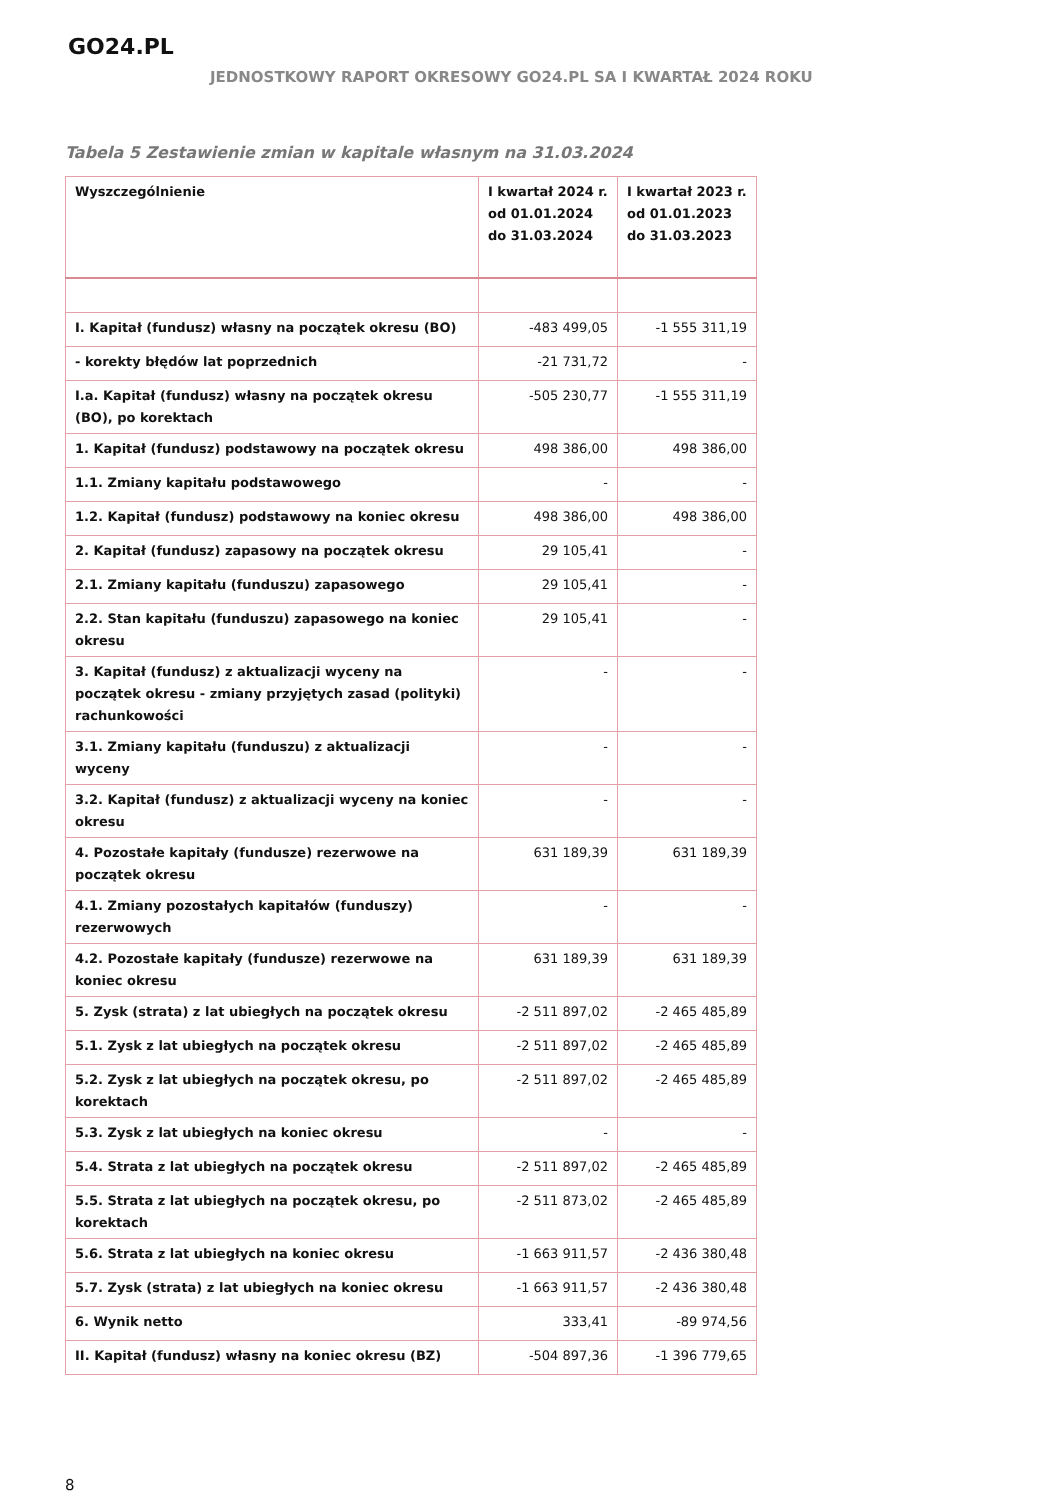GO24.PL
JEDNOSTKOWY RAPORT OKRESOWY GO24.PL SA I KWARTAŁ 2024 ROKU
Tabela 5 Zestawienie zmian w kapitale własnym na 31.03.2024
| Wyszczególnienie | I kwartał 2024 r. od 01.01.2024 do 31.03.2024 | I kwartał 2023 r. od 01.01.2023 do 31.03.2023 |
| --- | --- | --- |
| I. Kapitał (fundusz) własny na początek okresu (BO) | -483 499,05 | -1 555 311,19 |
| - korekty błędów lat poprzednich | -21 731,72 | - |
| I.a. Kapitał (fundusz) własny na początek okresu (BO), po korektach | -505 230,77 | -1 555 311,19 |
| 1. Kapitał (fundusz) podstawowy na początek okresu | 498 386,00 | 498 386,00 |
| 1.1. Zmiany kapitału podstawowego | - | - |
| 1.2. Kapitał (fundusz) podstawowy na koniec okresu | 498 386,00 | 498 386,00 |
| 2. Kapitał (fundusz) zapasowy na początek okresu | 29 105,41 | - |
| 2.1. Zmiany kapitału (funduszu) zapasowego | 29 105,41 | - |
| 2.2. Stan kapitału (funduszu) zapasowego na koniec okresu | 29 105,41 | - |
| 3. Kapitał (fundusz) z aktualizacji wyceny na początek okresu - zmiany przyjętych zasad (polityki) rachunkowości | - | - |
| 3.1. Zmiany kapitału (funduszu) z aktualizacji wyceny | - | - |
| 3.2. Kapitał (fundusz) z aktualizacji wyceny na koniec okresu | - | - |
| 4. Pozostałe kapitały (fundusze) rezerwowe na początek okresu | 631 189,39 | 631 189,39 |
| 4.1. Zmiany pozostałych kapitałów (funduszy) rezerwowych | - | - |
| 4.2. Pozostałe kapitały (fundusze) rezerwowe na koniec okresu | 631 189,39 | 631 189,39 |
| 5. Zysk (strata) z lat ubiegłych na początek okresu | -2 511 897,02 | -2 465 485,89 |
| 5.1. Zysk z lat ubiegłych na początek okresu | -2 511 897,02 | -2 465 485,89 |
| 5.2. Zysk z lat ubiegłych na początek okresu, po korektach | -2 511 897,02 | -2 465 485,89 |
| 5.3. Zysk z lat ubiegłych na koniec okresu | - | - |
| 5.4. Strata z lat ubiegłych na początek okresu | -2 511 897,02 | -2 465 485,89 |
| 5.5. Strata z lat ubiegłych na początek okresu, po korektach | -2 511 873,02 | -2 465 485,89 |
| 5.6. Strata z lat ubiegłych na koniec okresu | -1 663 911,57 | -2 436 380,48 |
| 5.7. Zysk (strata) z lat ubiegłych na koniec okresu | -1 663 911,57 | -2 436 380,48 |
| 6. Wynik netto | 333,41 | -89 974,56 |
| II. Kapitał (fundusz) własny na koniec okresu (BZ) | -504 897,36 | -1 396 779,65 |
8